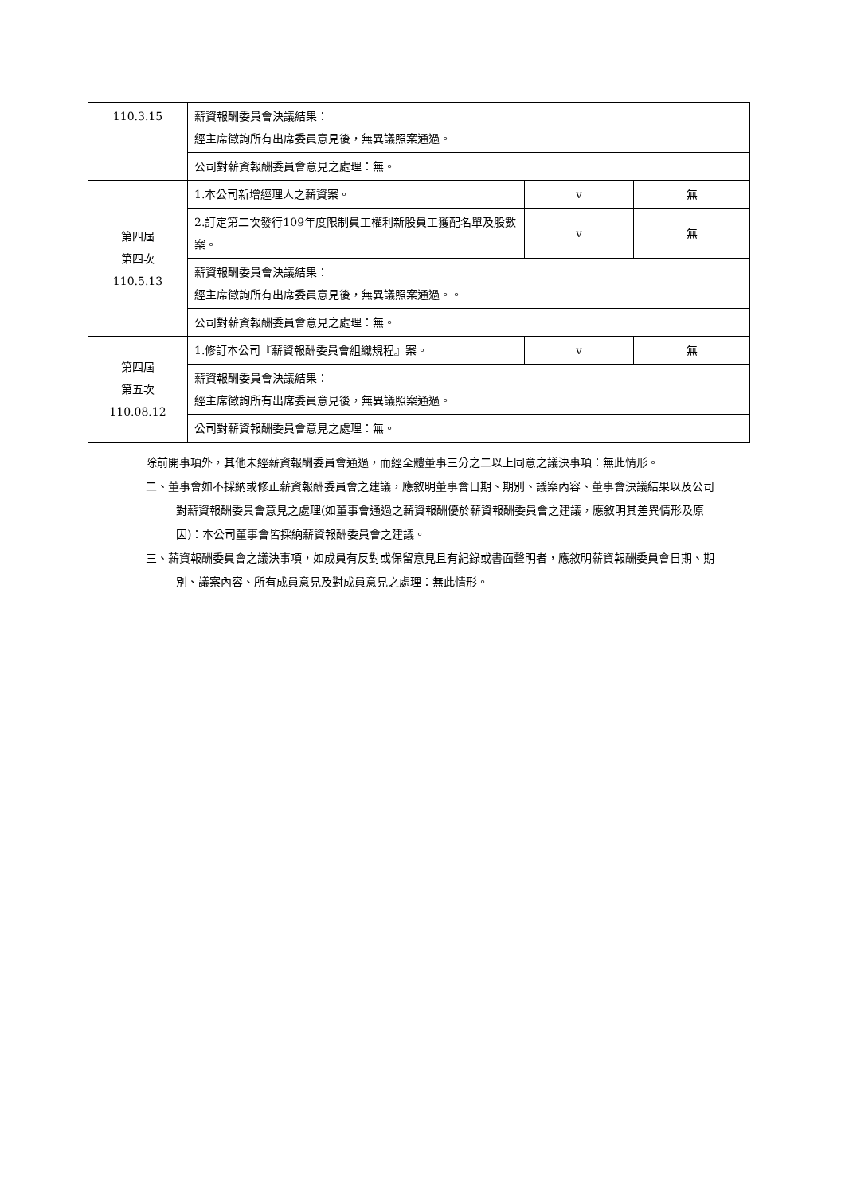| 110.3.15 | 薪資報酬委員會決議結果： 經主席徵詢所有出席委員意見後，無異議照案通過。 | | |
| | 公司對薪資報酬委員會意見之處理：無。 | | |
| 第四屆 第四次 110.5.13 | 1.本公司新增經理人之薪資案。 | v | 無 |
| | 2.訂定第二次發行109年度限制員工權利新股員工獲配名單及股數案。 | v | 無 |
| | 薪資報酬委員會決議結果： 經主席徵詢所有出席委員意見後，無異議照案通過。。 | | |
| | 公司對薪資報酬委員會意見之處理：無。 | | |
| 第四屆 第五次 110.08.12 | 1.修訂本公司『薪資報酬委員會組織規程』案。 | v | 無 |
| | 薪資報酬委員會決議結果： 經主席徵詢所有出席委員意見後，無異議照案通過。 | | |
| | 公司對薪資報酬委員會意見之處理：無。 | | |
除前開事項外，其他未經薪資報酬委員會通過，而經全體董事三分之二以上同意之議決事項：無此情形。
二、董事會如不採納或修正薪資報酬委員會之建議，應敘明董事會日期、期別、議案內容、董事會決議結果以及公司對薪資報酬委員會意見之處理(如董事會通過之薪資報酬優於薪資報酬委員會之建議，應敘明其差異情形及原因)：本公司董事會皆採納薪資報酬委員會之建議。
三、薪資報酬委員會之議決事項，如成員有反對或保留意見且有紀錄或書面聲明者，應敘明薪資報酬委員會日期、期別、議案內容、所有成員意見及對成員意見之處理：無此情形。